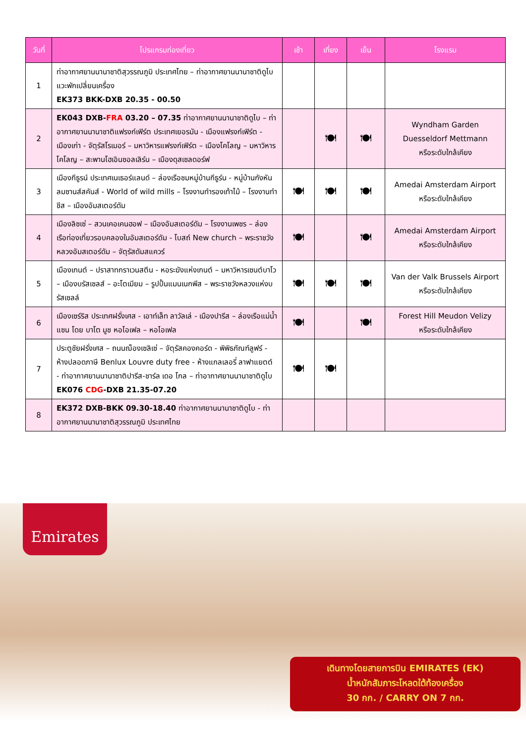| วันที่ | โปรแกรมท่องเที่ยว | เช้า | เที่ยง | เย็น | โรงแรม |
| --- | --- | --- | --- | --- | --- |
| 1 | ท่าอากาศยานนานาชาติสุวรรณภูมิ ประเทศไทย – ท่าอากาศยานนานาชาติดูไบ แวะพักเปลี่ยนเครื่อง EK373 BKK-DXB 20.35 - 00.50 | | | | |
| 2 | EK043 DXB- FRA 03.20 – 07.35 ท่าอากาศยานนานาชาติดูไบ – ท่าอากาศยานนานาชาติแฟรงก์เฟิร์ต ประเทศเยอรมัน - เมืองแฟรงก์เฟิร์ต - เมืองเก่า - จัตุรัสโรเมอร์ – มหาวิหารแฟรงก์เฟิร์ต – เมืองโคโลญ – มหาวิหารโคโลญ – สะพานโฮเอินซอลเลิร์น – เมืองดุสเซลดอร์ฟ | | 🍽 | 🍽 | Wyndham Garden Duesseldorf Mettmann หรือระดับใกล้เคียง |
| 3 | เมืองกีธูรน์ ประเทศเนเธอร์แลนด์ – ล่องเรือชมหมู่บ้านกีธูร์น - หมู่บ้านกังหันลมซานส์สคันส์ - World of wild mills – โรงงานทำรองเท้าไม้ – โรงงานทำชีส – เมืองอัมสเตอร์ดัม | 🍽 | 🍽 | 🍽 | Amedai Amsterdam Airport หรือระดับใกล้เคียง |
| 4 | เมืองลิซเซ่ – สวนเคอเคนฮอฟ – เมืองอัมสเตอร์ดัม – โรงงานเพชร – ล่องเรือท่องเที่ยวรอบคลองในอัมสเตอร์ดัม - โบสถ์ New church – พระราชวังหลวงอัมสเตอร์ดัม – จัตุรัสดัมสแควร์ | 🍽 | | 🍽 | Amedai Amsterdam Airport หรือระดับใกล้เคียง |
| 5 | เมืองเกนต์ – ปราสาทกราเวนสตีน - หอระฆังแห่งเกนต์ – มหาวิหารเซนต์บาโว – เมืองบรัสเซลส์ – อะโตเมียม – รูปปั้นแมนเนกพีส – พระราชวังหลวงแห่งบรัสเซลล์ | 🍽 | 🍽 | 🍽 | Van der Valk Brussels Airport หรือระดับใกล้เคียง |
| 6 | เมืองเซร์ริส ประเทศฝรั่งเศส - เอาท์เล็ท ลาวัลเล่ - เมืองปารีส – ล่องเรือแม่น้ำแซน โดย บาโต มูช หอไอเฟล – หอไอเฟล | 🍽 | | 🍽 | Forest Hill Meudon Velizy หรือระดับใกล้เคียง |
| 7 | ประตูชัยฝรั่งเศส – ถนนฌ็องเซลิเซ่ – จัตุรัสคองคอร์ด - พิพิธภัณฑ์ลูฟร์ - ห้างปลอดภาษี Benlux Louvre duty free - ห้างแกลเลอรี่ ลาฟาแยตต์ - ท่าอากาศยานนานาชาติปารีส-ชาร์ล เดอ โกล – ท่าอากาศยานนานาชาติดูไบ EK076 CDG -DXB 21.35-07.20 | 🍽 | 🍽 | | |
| 8 | EK372 DXB-BKK 09.30-18.40 ท่าอากาศยานนานาชาติดูไบ - ท่าอากาศยานนานาชาติสุวรรณภูมิ ประเทศไทย | | | | |
Emirates
เดินทางโดยสายการบิน EMIRATES (EK)
น้ำหนักสัมภาระโหลดใต้ท้องเครื่อง
30 กก. / CARRY ON 7 กก.